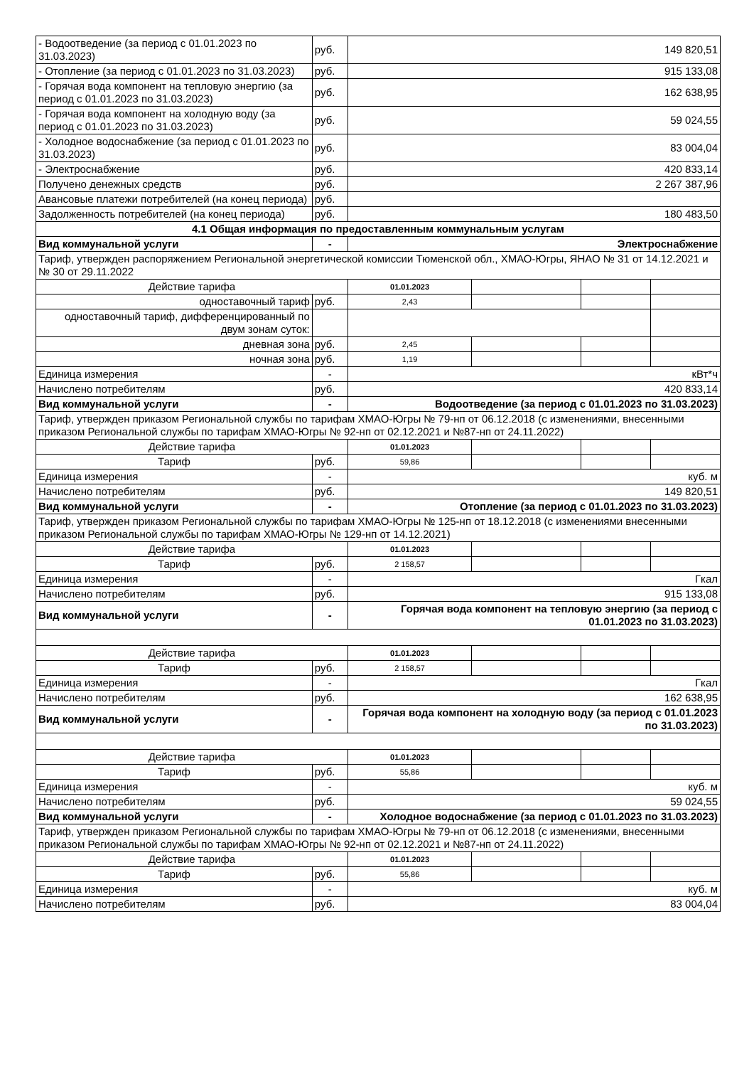| - Водоотведение (за период с 01.01.2023 по 31.03.2023) | руб. | 149 820,51 | | | |
| - Отопление (за период с 01.01.2023 по 31.03.2023) | руб. | 915 133,08 | | | |
| - Горячая вода компонент на тепловую энергию (за период с 01.01.2023 по 31.03.2023) | руб. | 162 638,95 | | | |
| - Горячая вода компонент на холодную воду (за период с 01.01.2023 по 31.03.2023) | руб. | 59 024,55 | | | |
| - Холодное водоснабжение (за период с 01.01.2023 по 31.03.2023) | руб. | 83 004,04 | | | |
| - Электроснабжение | руб. | 420 833,14 | | | |
| Получено денежных средств | руб. | 2 267 387,96 | | | |
| Авансовые платежи потребителей (на конец периода) | руб. | | | | |
| Задолженность потребителей (на конец периода) | руб. | 180 483,50 | | | |
| 4.1 Общая информация по предоставленным коммунальным услугам | | | | | |
| Вид коммунальной услуги | - | Электроснабжение | | | |
| Тариф, утвержден распоряжением Региональной энергетической комиссии Тюменской обл., ХМАО-Югры, ЯНАО № 31 от 14.12.2021 и № 30 от 29.11.2022 | | | | | |
| Действие тарифа | | 01.01.2023 | | | |
| одноставочный тариф | руб. | 2,43 | | | |
| одноставочный тариф, дифференцированный по двум зонам суток: | | | | | |
| дневная зона | руб. | 2,45 | | | |
| ночная зона | руб. | 1,19 | | | |
| Единица измерения | - | кВт*ч | | | |
| Начислено потребителям | руб. | 420 833,14 | | | |
| Вид коммунальной услуги | - | Водоотведение (за период с 01.01.2023 по 31.03.2023) | | | |
| Тариф, утвержден приказом Региональной службы по тарифам ХМАО-Югры № 79-нп от 06.12.2018 (с изменениями, внесенными приказом Региональной службы по тарифам ХМАО-Югры № 92-нп от 02.12.2021 и №87-нп от 24.11.2022) | | | | | |
| Действие тарифа | | 01.01.2023 | | | |
| Тариф | руб. | 59,86 | | | |
| Единица измерения | - | куб. м | | | |
| Начислено потребителям | руб. | 149 820,51 | | | |
| Вид коммунальной услуги | - | Отопление (за период с 01.01.2023 по 31.03.2023) | | | |
| Тариф, утвержден приказом Региональной службы по тарифам ХМАО-Югры № 125-нп от 18.12.2018 (с изменениями внесенными приказом Региональной службы по тарифам ХМАО-Югры № 129-нп от 14.12.2021) | | | | | |
| Действие тарифа | | 01.01.2023 | | | |
| Тариф | руб. | 2 158,57 | | | |
| Единица измерения | - | Гкал | | | |
| Начислено потребителям | руб. | 915 133,08 | | | |
| Вид коммунальной услуги | - | Горячая вода компонент на тепловую энергию (за период с 01.01.2023 по 31.03.2023) | | | |
| Действие тарифа | | 01.01.2023 | | | |
| Тариф | руб. | 2 158,57 | | | |
| Единица измерения | - | Гкал | | | |
| Начислено потребителям | руб. | 162 638,95 | | | |
| Вид коммунальной услуги | - | Горячая вода компонент на холодную воду (за период с 01.01.2023 по 31.03.2023) | | | |
| Действие тарифа | | 01.01.2023 | | | |
| Тариф | руб. | 55,86 | | | |
| Единица измерения | - | куб. м | | | |
| Начислено потребителям | руб. | 59 024,55 | | | |
| Вид коммунальной услуги | - | Холодное водоснабжение (за период с 01.01.2023 по 31.03.2023) | | | |
| Тариф, утвержден приказом Региональной службы по тарифам ХМАО-Югры № 79-нп от 06.12.2018 (с изменениями, внесенными приказом Региональной службы по тарифам ХМАО-Югры № 92-нп от 02.12.2021 и №87-нп от 24.11.2022) | | | | | |
| Действие тарифа | | 01.01.2023 | | | |
| Тариф | руб. | 55,86 | | | |
| Единица измерения | - | куб. м | | | |
| Начислено потребителям | руб. | 83 004,04 | | | |